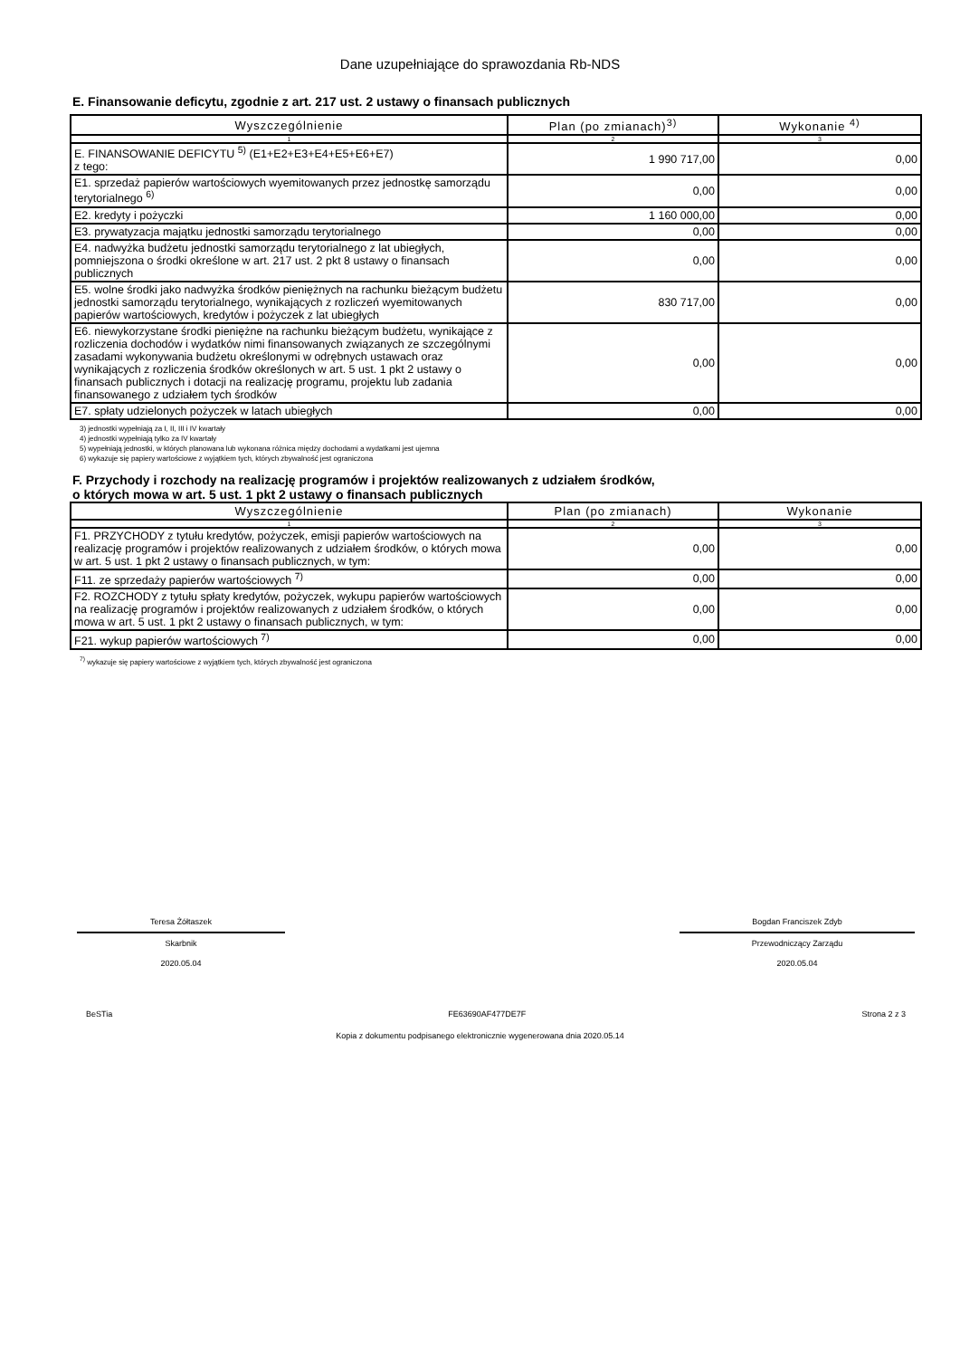Dane uzupełniające do sprawozdania Rb-NDS
E. Finansowanie deficytu, zgodnie z art. 217 ust. 2 ustawy o finansach publicznych
| Wyszczególnienie | Plan (po zmianach)<sup>3)</sup> | Wykonanie <sup>4)</sup> |
| --- | --- | --- |
| 1 | 2 | 3 |
| E. FINANSOWANIE DEFICYTU <sup>5)</sup> (E1+E2+E3+E4+E5+E6+E7) z tego: | 1 990 717,00 | 0,00 |
| E1. sprzedaż papierów wartościowych wyemitowanych przez jednostkę samorządu terytorialnego <sup>6)</sup> | 0,00 | 0,00 |
| E2. kredyty i pożyczki | 1 160 000,00 | 0,00 |
| E3. prywatyzacja majątku jednostki samorządu terytorialnego | 0,00 | 0,00 |
| E4. nadwyżka budżetu jednostki samorządu terytorialnego z lat ubiegłych, pomniejszona o środki określone w art. 217 ust. 2 pkt 8 ustawy o finansach publicznych | 0,00 | 0,00 |
| E5. wolne środki jako nadwyżka środków pieniężnych na rachunku bieżącym budżetu jednostki samorządu terytorialnego, wynikających z rozliczeń wyemitowanych papierów wartościowych, kredytów i pożyczek z lat ubiegłych | 830 717,00 | 0,00 |
| E6. niewykorzystane środki pieniężne na rachunku bieżącym budżetu, wynikające z rozliczenia dochodów i wydatków nimi finansowanych związanych ze szczególnymi zasadami wykonywania budżetu określonymi w odrębnych ustawach oraz wynikających z rozliczenia środków określonych w art. 5 ust. 1 pkt 2 ustawy o finansach publicznych i dotacji na realizację programu, projektu lub zadania finansowanego z udziałem tych środków | 0,00 | 0,00 |
| E7. spłaty udzielonych pożyczek w latach ubiegłych | 0,00 | 0,00 |
3) jednostki wypełniają za I, II, III i IV kwartały
4) jednostki wypełniają tylko za IV kwartały
5) wypełniają jednostki, w których planowana lub wykonana różnica między dochodami a wydatkami jest ujemna
6) wykazuje się papiery wartościowe z wyjątkiem tych, których zbywalność jest ograniczona
F. Przychody i rozchody na realizację programów i projektów realizowanych z udziałem środków,
o których mowa w art. 5 ust. 1 pkt 2 ustawy o finansach publicznych
| Wyszczególnienie | Plan (po zmianach) | Wykonanie |
| --- | --- | --- |
| 1 | 2 | 3 |
| F1. PRZYCHODY z tytułu kredytów, pożyczek, emisji papierów wartościowych na realizację programów i projektów realizowanych z udziałem środków, o których mowa w art. 5 ust. 1 pkt 2 ustawy o finansach publicznych, w tym: | 0,00 | 0,00 |
| F11. ze sprzedaży papierów wartościowych <sup>7)</sup> | 0,00 | 0,00 |
| F2. ROZCHODY z tytułu spłaty kredytów, pożyczek, wykupu papierów wartościowych na realizację programów i projektów realizowanych z udziałem środków, o których mowa w art. 5 ust. 1 pkt 2 ustawy o finansach publicznych, w tym: | 0,00 | 0,00 |
| F21. wykup papierów wartościowych <sup>7)</sup> | 0,00 | 0,00 |
<sup>7)</sup> wykazuje się papiery wartościowe z wyjątkiem tych, których zbywalność jest ograniczona
Teresa Żółtaszek
Skarbnik
2020.05.04
Bogdan Franciszek Zdyb
Przewodniczący Zarządu
2020.05.04
BeSTia FE63690AF477DE7F Strona 2 z 3
Kopia z dokumentu podpisanego elektronicznie wygenerowana dnia 2020.05.14